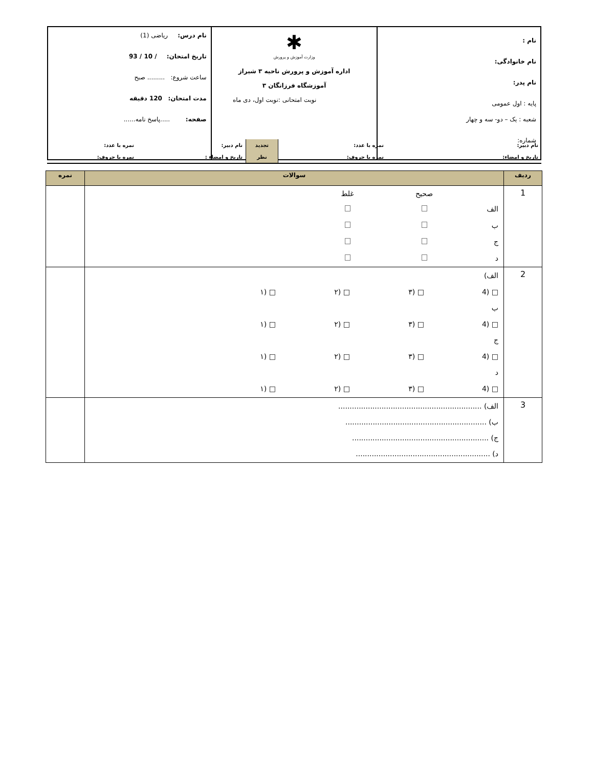| نام : نام خانوادگی: نام پدر: پایه : اول عمومی شعبه : یک – دو- سه و چهار شماره: | ✱ وزارت آموزش و پرورش اداره آموزش و پرورش ناحیه ۳ شیراز آموزشگاه فرزانگان ۳ نوبت امتحانی :نوبت اول، دی ماه | نام درس: ریاضی (1) تاریخ امتحان: / 10 / 93 ساعت شروع: ......... صبح مدت امتحان: 120 دقیقه صفحه: .....پاسخ نامه...... |
| نام دبیر: | نمره با عدد: | تجدید | نام دبیر: | نمره با عدد: |
| تاریخ و امضاء: | نمره با حروف: | نظر | تاریخ و امضاء : | نمره با حروف: |
| ردیف | سوالات | نمره |
| --- | --- | --- |
| 1 | صحیح غلط الف ب ج د | |
| 2 | الف) □ (4 □ (۳ □ (۲ □ (۱ ب □ (4 □ (۳ □ (۲ □ (۱ ج □ (4 □ (۳ □ (۲ □ (۱ د □ (4 □ (۳ □ (۲ □ (۱ | |
| 3 | الف) ............................................................... ب) .............................................................. ج) ............................................................ د) ........................................................... | |